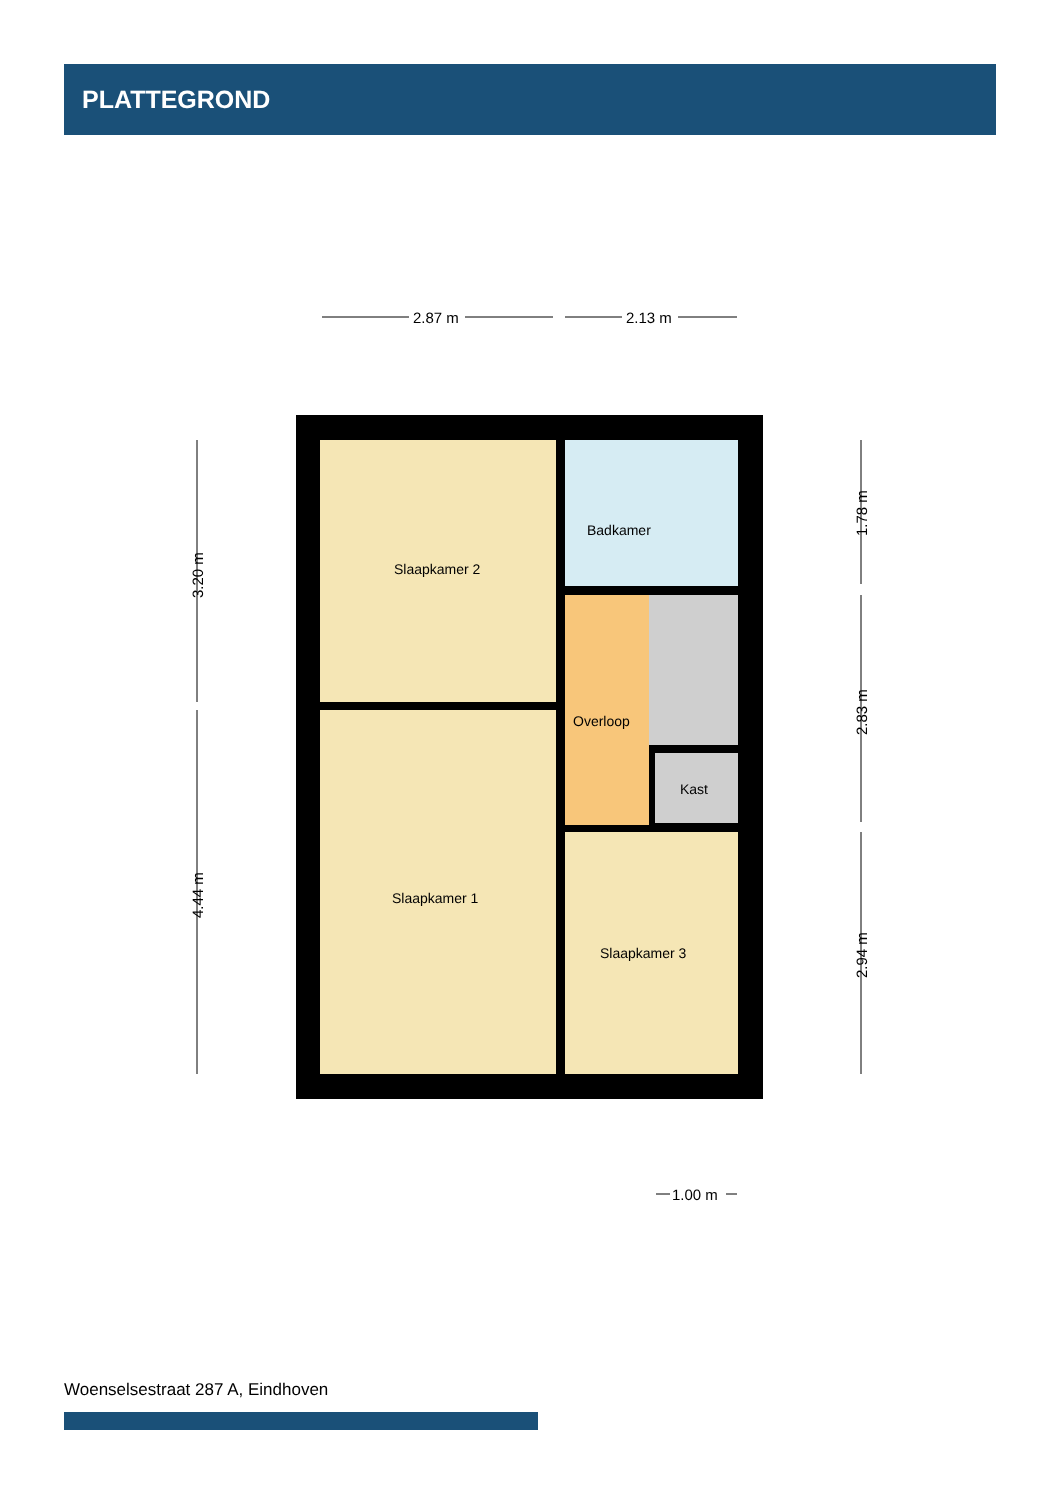PLATTEGROND
Slaapkamer 2
Slaapkamer 1
Badkamer
Overloop
Kast
Slaapkamer 3
2.87 m
2.13 m
1.00 m
3.20 m
4.44 m
1.78 m
2.83 m
2.94 m
Woenselsestraat 287 A, Eindhoven